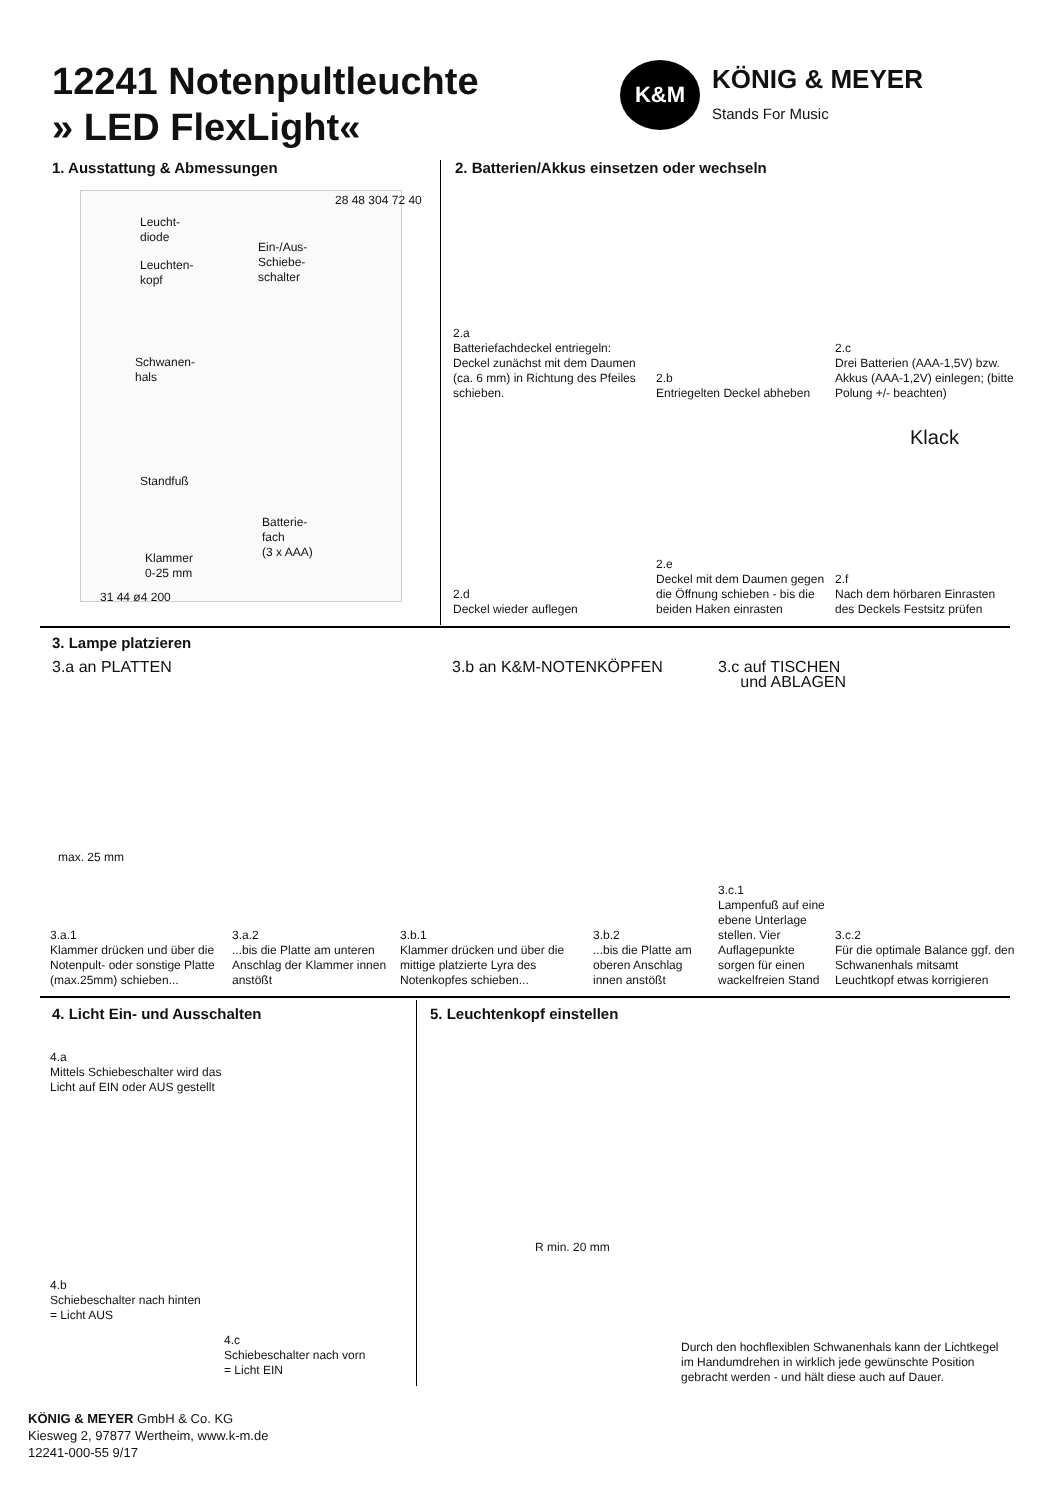12241 Notenpultleuchte
» LED FlexLight«
K&M
KÖNIG & MEYER
Stands For Music
1. Ausstattung & Abmessungen
2. Batterien/Akkus einsetzen oder wechseln
Leucht-
diode
Leuchten-
kopf
Ein-/Aus-
Schiebe-
schalter
Schwanen-
hals
Standfuß
Batterie-
fach
(3 x AAA)
Klammer
0-25 mm
28 48 304 72 40
31 44 ø4 200
2.a
Batteriefachdeckel entriegeln: Deckel zunächst mit dem Daumen (ca. 6 mm) in Richtung des Pfeiles schieben.
2.b
Entriegelten Deckel abheben
2.c
Drei Batterien (AAA-1,5V) bzw. Akkus (AAA-1,2V) einlegen; (bitte Polung +/- beachten)
Klack
2.d
Deckel wieder auflegen
2.e
Deckel mit dem Daumen gegen die Öffnung schieben - bis die beiden Haken einrasten
2.f
Nach dem hörbaren Einrasten des Deckels Festsitz prüfen
3. Lampe platzieren
3.a an PLATTEN 3.b an K&M-NOTENKÖPFEN
3.c auf TISCHEN
und ABLAGEN
max. 25 mm
3.a.1
Klammer drücken und über die Notenpult- oder sonstige Platte (max.25mm) schieben...
3.a.2
...bis die Platte am unteren Anschlag der Klammer innen anstößt
3.b.1
Klammer drücken und über die mittige platzierte Lyra des Notenkopfes schieben...
3.b.2
...bis die Platte am oberen Anschlag innen anstößt
3.c.1
Lampenfuß auf eine ebene Unterlage stellen. Vier Auflagepunkte sorgen für einen wackelfreien Stand
3.c.2
Für die optimale Balance ggf. den Schwanenhals mitsamt Leuchtkopf etwas korrigieren
4. Licht Ein- und Ausschalten 5. Leuchtenkopf einstellen
4.a
Mittels Schiebeschalter wird das
Licht auf EIN oder AUS gestellt
4.b
Schiebeschalter nach hinten
= Licht AUS
4.c
Schiebeschalter nach vorn
= Licht EIN
R min. 20 mm
Durch den hochflexiblen Schwanenhals kann der Lichtkegel im Handumdrehen in wirklich jede gewünschte Position gebracht werden - und hält diese auch auf Dauer.
KÖNIG & MEYER GmbH & Co. KG
Kiesweg 2, 97877 Wertheim, www.k-m.de
12241-000-55 9/17